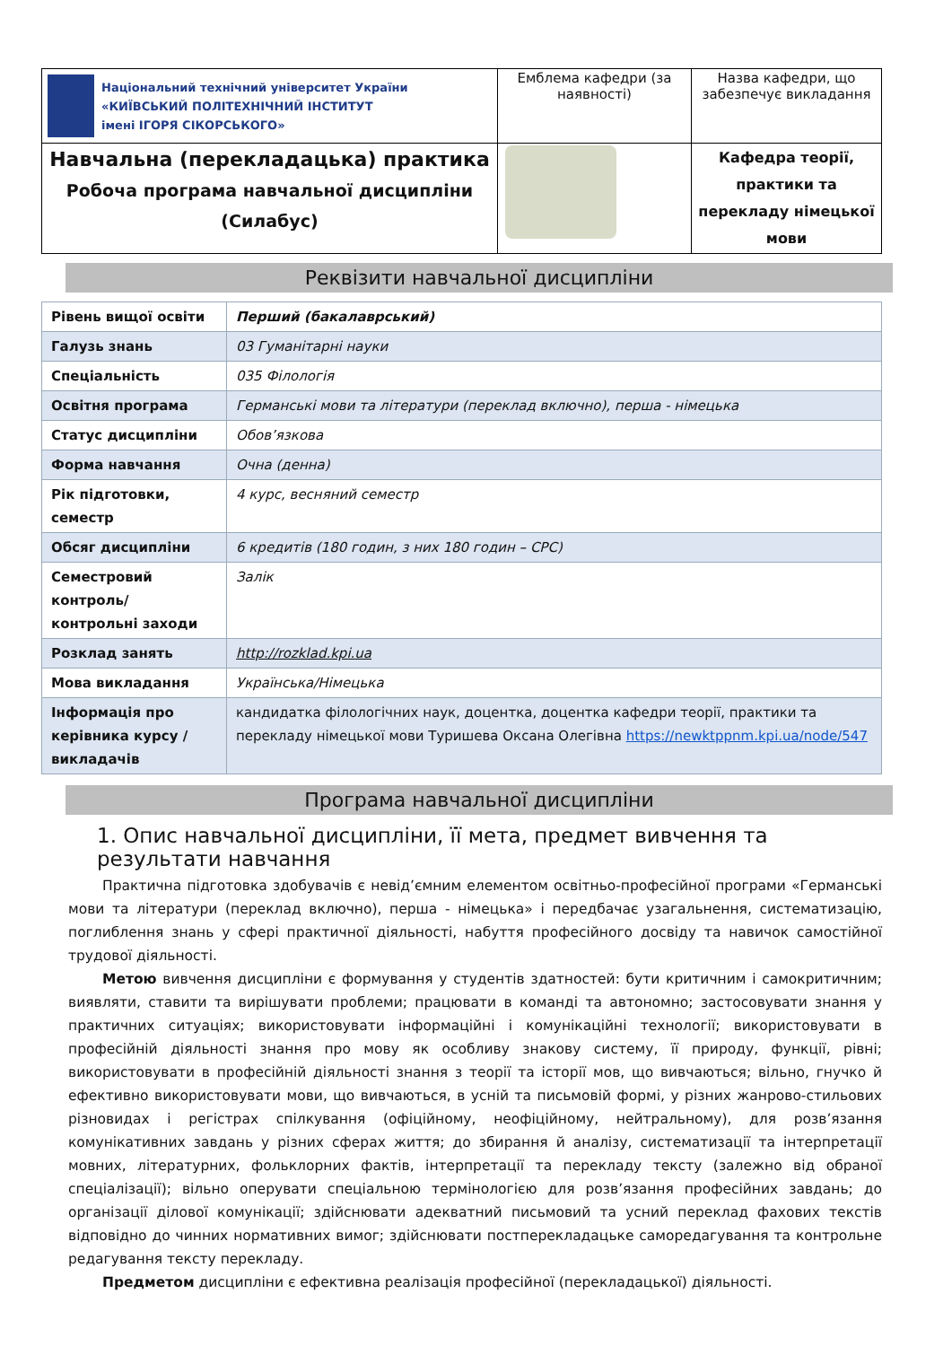| Національний технічний університет України «КИЇВСЬКИЙ ПОЛІТЕХНІЧНИЙ ІНСТИТУТ імені ІГОРЯ СІКОРСЬКОГО» | Емблема кафедри (за наявності) | Назва кафедри, що забезпечує викладання |
| Навчальна (перекладацька) практика Робоча програма навчальної дисципліни (Силабус) | | Кафедра теорії, практики та перекладу німецької мови |
Реквізити навчальної дисципліни
| Рівень вищої освіти | Перший (бакалаврський) |
| Галузь знань | 03 Гуманітарні науки |
| Спеціальність | 035 Філологія |
| Освітня програма | Германські мови та літератури (переклад включно), перша - німецька |
| Статус дисципліни | Обов’язкова |
| Форма навчання | Очна (денна) |
| Рік підготовки, семестр | 4 курс, весняний семестр |
| Обсяг дисципліни | 6 кредитів (180 годин, з них 180 годин – СРС) |
| Семестровий контроль/ контрольні заходи | Залік |
| Розклад занять | http://rozklad.kpi.ua |
| Мова викладання | Українська/Німецька |
| Інформація про керівника курсу / викладачів | кандидатка філологічних наук, доцентка, доцентка кафедри теорії, практики та перекладу німецької мови Туришева Оксана Олегівна https://newktppnm.kpi.ua/node/547 |
Програма навчальної дисципліни
1. Опис навчальної дисципліни, її мета, предмет вивчення та результати навчання
Практична підготовка здобувачів є невід’ємним елементом освітньо-професійної програми «Германські мови та літератури (переклад включно), перша - німецька» і передбачає узагальнення, систематизацію, поглиблення знань у сфері практичної діяльності, набуття професійного досвіду та навичок самостійної трудової діяльності.
Метою вивчення дисципліни є формування у студентів здатностей: бути критичним і самокритичним; виявляти, ставити та вирішувати проблеми; працювати в команді та автономно; застосовувати знання у практичних ситуаціях; використовувати інформаційні і комунікаційні технології; використовувати в професійній діяльності знання про мову як особливу знакову систему, її природу, функції, рівні; використовувати в професійній діяльності знання з теорії та історії мов, що вивчаються; вільно, гнучко й ефективно використовувати мови, що вивчаються, в усній та письмовій формі, у різних жанрово-стильових різновидах і регістрах спілкування (офіційному, неофіційному, нейтральному), для розв’язання комунікативних завдань у різних сферах життя; до збирання й аналізу, систематизації та інтерпретації мовних, літературних, фольклорних фактів, інтерпретації та перекладу тексту (залежно від обраної спеціалізації); вільно оперувати спеціальною термінологією для розв’язання професійних завдань; до організації ділової комунікації; здійснювати адекватний письмовий та усний переклад фахових текстів відповідно до чинних нормативних вимог; здійснювати постперекладацьке саморедагування та контрольне редагування тексту перекладу.
Предметом дисципліни є ефективна реалізація професійної (перекладацької) діяльності.